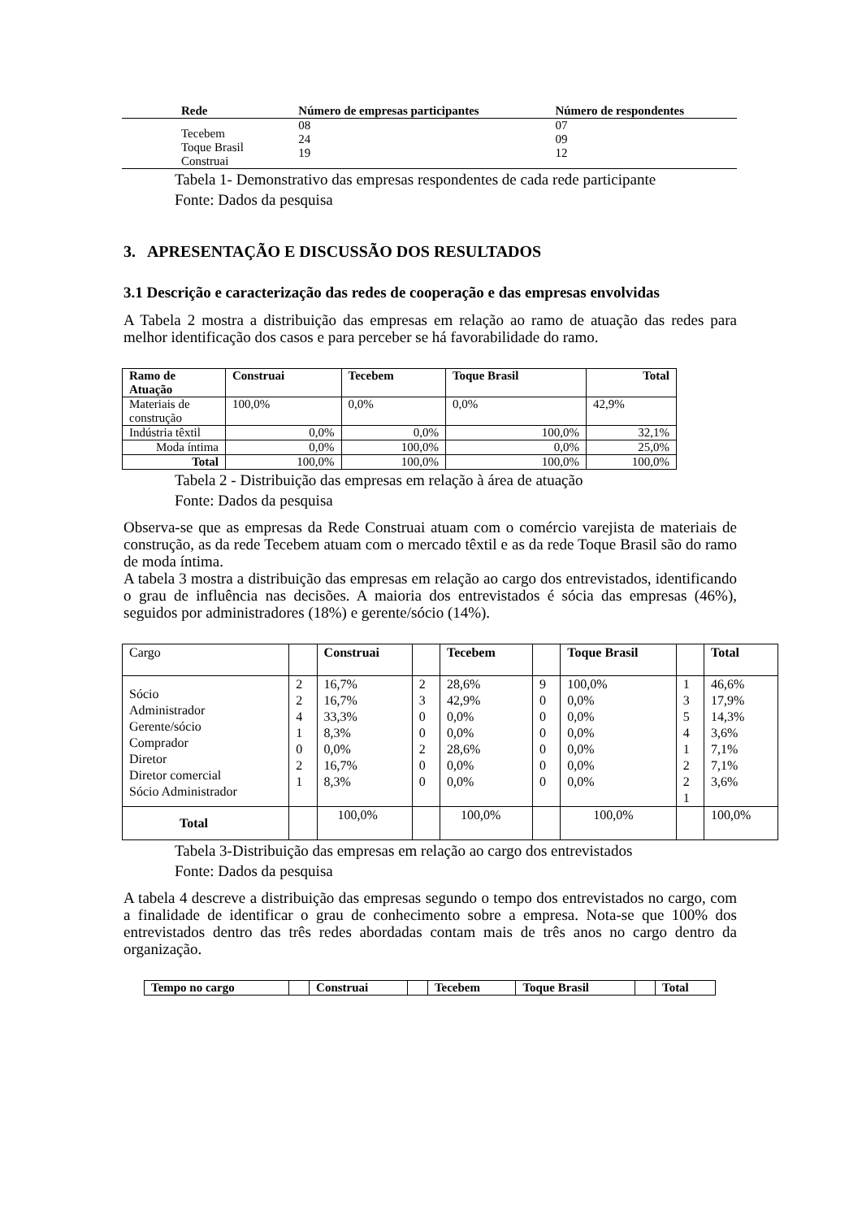| Rede | Número de empresas participantes | Número de respondentes |
| --- | --- | --- |
| Tecebem Toque Brasil Construai | 08 24 19 | 07 09 12 |
Tabela 1- Demonstrativo das empresas respondentes de cada rede participante
Fonte: Dados da pesquisa
3. APRESENTAÇÃO E DISCUSSÃO DOS RESULTADOS
3.1 Descrição e caracterização das redes de cooperação e das empresas envolvidas
A Tabela 2 mostra a distribuição das empresas em relação ao ramo de atuação das redes para melhor identificação dos casos e para perceber se há favorabilidade do ramo.
| Ramo de Atuação | Construai | Tecebem | Toque Brasil | Total |
| --- | --- | --- | --- | --- |
| Materiais de construção | 100,0% | 0,0% | 0,0% | 42,9% |
| Indústria têxtil | 0,0% | 0,0% | 100,0% | 32,1% |
| Moda íntima | 0,0% | 100,0% | 0,0% | 25,0% |
| Total | 100,0% | 100,0% | 100,0% | 100,0% |
Tabela 2 - Distribuição das empresas em relação à área de atuação
Fonte: Dados da pesquisa
Observa-se que as empresas da Rede Construai atuam com o comércio varejista de materiais de construção, as da rede Tecebem atuam com o mercado têxtil e as da rede Toque Brasil são do ramo de moda íntima.
A tabela 3 mostra a distribuição das empresas em relação ao cargo dos entrevistados, identificando o grau de influência nas decisões. A maioria dos entrevistados é sócia das empresas (46%), seguidos por administradores (18%) e gerente/sócio (14%).
| Cargo | | Construai | | Tecebem | | Toque Brasil | | Total |
| Sócio Administrador Gerente/sócio Comprador Diretor Diretor comercial Sócio Administrador | 2 2 4 1 0 2 1 | 16,7% 16,7% 33,3% 8,3% 0,0% 16,7% 8,3% | 2 3 0 0 2 0 0 | 28,6% 42,9% 0,0% 0,0% 28,6% 0,0% 0,0% | 9 0 0 0 0 0 0 | 100,0% 0,0% 0,0% 0,0% 0,0% 0,0% 0,0% | 1 3 5 4 1 2 2 1 | 46,6% 17,9% 14,3% 3,6% 7,1% 7,1% 3,6% |
| Total | | 100,0% | | 100,0% | | 100,0% | | 100,0% |
Tabela 3-Distribuição das empresas em relação ao cargo dos entrevistados
Fonte: Dados da pesquisa
A tabela 4 descreve a distribuição das empresas segundo o tempo dos entrevistados no cargo, com a finalidade de identificar o grau de conhecimento sobre a empresa. Nota-se que 100% dos entrevistados dentro das três redes abordadas contam mais de três anos no cargo dentro da organização.
| Tempo no cargo | | Construai | | Tecebem | Toque Brasil | | Total |